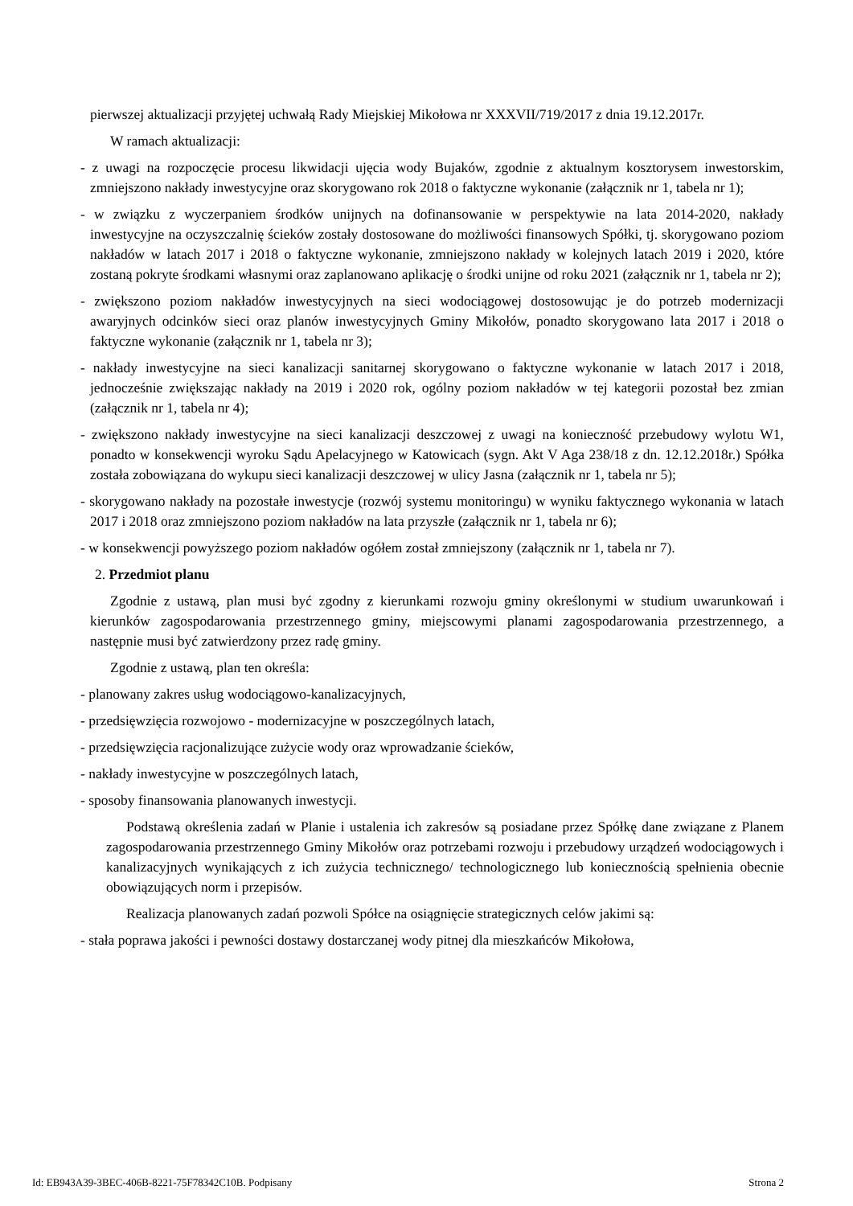pierwszej aktualizacji przyjętej uchwałą Rady Miejskiej Mikołowa nr XXXVII/719/2017 z dnia 19.12.2017r.
W ramach aktualizacji:
- z uwagi na rozpoczęcie procesu likwidacji ujęcia wody Bujaków, zgodnie z aktualnym kosztorysem inwestorskim, zmniejszono nakłady inwestycyjne oraz skorygowano rok 2018 o faktyczne wykonanie (załącznik nr 1, tabela nr 1);
- w związku z wyczerpaniem środków unijnych na dofinansowanie w perspektywie na lata 2014-2020, nakłady inwestycyjne na oczyszczalnię ścieków zostały dostosowane do możliwości finansowych Spółki, tj. skorygowano poziom nakładów w latach 2017 i 2018 o faktyczne wykonanie, zmniejszono nakłady w kolejnych latach 2019 i 2020, które zostaną pokryte środkami własnymi oraz zaplanowano aplikację o środki unijne od roku 2021 (załącznik nr 1, tabela nr 2);
- zwiększono poziom nakładów inwestycyjnych na sieci wodociągowej dostosowując je do potrzeb modernizacji awaryjnych odcinków sieci oraz planów inwestycyjnych Gminy Mikołów, ponadto skorygowano lata 2017 i 2018 o faktyczne wykonanie (załącznik nr 1, tabela nr 3);
- nakłady inwestycyjne na sieci kanalizacji sanitarnej skorygowano o faktyczne wykonanie w latach 2017 i 2018, jednocześnie zwiększając nakłady na 2019 i 2020 rok, ogólny poziom nakładów w tej kategorii pozostał bez zmian (załącznik nr 1, tabela nr 4);
- zwiększono nakłady inwestycyjne na sieci kanalizacji deszczowej z uwagi na konieczność przebudowy wylotu W1, ponadto w konsekwencji wyroku Sądu Apelacyjnego w Katowicach (sygn. Akt V Aga 238/18 z dn. 12.12.2018r.) Spółka została zobowiązana do wykupu sieci kanalizacji deszczowej w ulicy Jasna (załącznik nr 1, tabela nr 5);
- skorygowano nakłady na pozostałe inwestycje (rozwój systemu monitoringu) w wyniku faktycznego wykonania w latach 2017 i 2018 oraz zmniejszono poziom nakładów na lata przyszłe (załącznik nr 1, tabela nr 6);
- w konsekwencji powyższego poziom nakładów ogółem został zmniejszony (załącznik nr 1, tabela nr 7).
2. Przedmiot planu
Zgodnie z ustawą, plan musi być zgodny z kierunkami rozwoju gminy określonymi w studium uwarunkowań i kierunków zagospodarowania przestrzennego gminy, miejscowymi planami zagospodarowania przestrzennego, a następnie musi być zatwierdzony przez radę gminy.
Zgodnie z ustawą, plan ten określa:
- planowany zakres usług wodociągowo-kanalizacyjnych,
- przedsięwzięcia rozwojowo - modernizacyjne w poszczególnych latach,
- przedsięwzięcia racjonalizujące zużycie wody oraz wprowadzanie ścieków,
- nakłady inwestycyjne w poszczególnych latach,
- sposoby finansowania planowanych inwestycji.
Podstawą określenia zadań w Planie i ustalenia ich zakresów są posiadane przez Spółkę dane związane z Planem zagospodarowania przestrzennego Gminy Mikołów oraz potrzebami rozwoju i przebudowy urządzeń wodociągowych i kanalizacyjnych wynikających z ich zużycia technicznego/ technologicznego lub koniecznością spełnienia obecnie obowiązujących norm i przepisów.
Realizacja planowanych zadań pozwoli Spółce na osiągnięcie strategicznych celów jakimi są:
- stała poprawa jakości i pewności dostawy dostarczanej wody pitnej dla mieszkańców Mikołowa,
Id: EB943A39-3BEC-406B-8221-75F78342C10B. Podpisany Strona 2